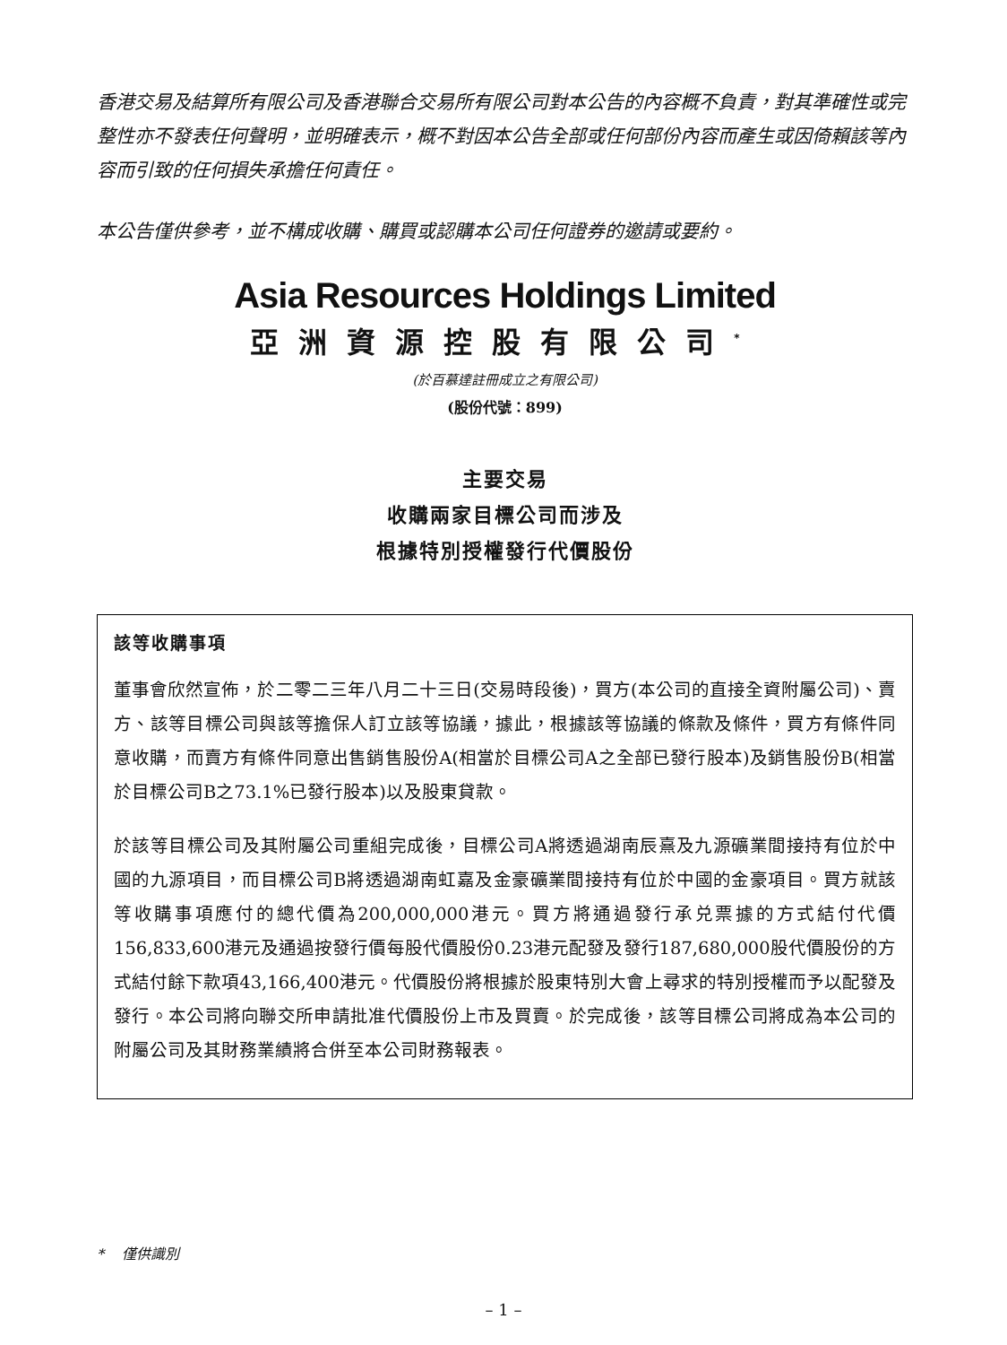香港交易及結算所有限公司及香港聯合交易所有限公司對本公告的內容概不負責，對其準確性或完整性亦不發表任何聲明，並明確表示，概不對因本公告全部或任何部份內容而產生或因倚賴該等內容而引致的任何損失承擔任何責任。
本公告僅供參考，並不構成收購、購買或認購本公司任何證券的邀請或要約。
Asia Resources Holdings Limited
亞洲資源控股有限公司<sup>*</sup>
(於百慕達註冊成立之有限公司)
(股份代號：899)
主要交易
收購兩家目標公司而涉及
根據特別授權發行代價股份
該等收購事項
董事會欣然宣佈，於二零二三年八月二十三日(交易時段後)，買方(本公司的直接全資附屬公司)、賣方、該等目標公司與該等擔保人訂立該等協議，據此，根據該等協議的條款及條件，買方有條件同意收購，而賣方有條件同意出售銷售股份A(相當於目標公司A之全部已發行股本)及銷售股份B(相當於目標公司B之73.1%已發行股本)以及股東貸款。
於該等目標公司及其附屬公司重組完成後，目標公司A將透過湖南辰熹及九源礦業間接持有位於中國的九源項目，而目標公司B將透過湖南虹嘉及金豪礦業間接持有位於中國的金豪項目。買方就該等收購事項應付的總代價為200,000,000港元。買方將通過發行承兑票據的方式結付代價156,833,600港元及通過按發行價每股代價股份0.23港元配發及發行187,680,000股代價股份的方式結付餘下款項43,166,400港元。代價股份將根據於股東特別大會上尋求的特別授權而予以配發及發行。本公司將向聯交所申請批准代價股份上市及買賣。於完成後，該等目標公司將成為本公司的附屬公司及其財務業績將合併至本公司財務報表。
* 僅供識別
– 1 –